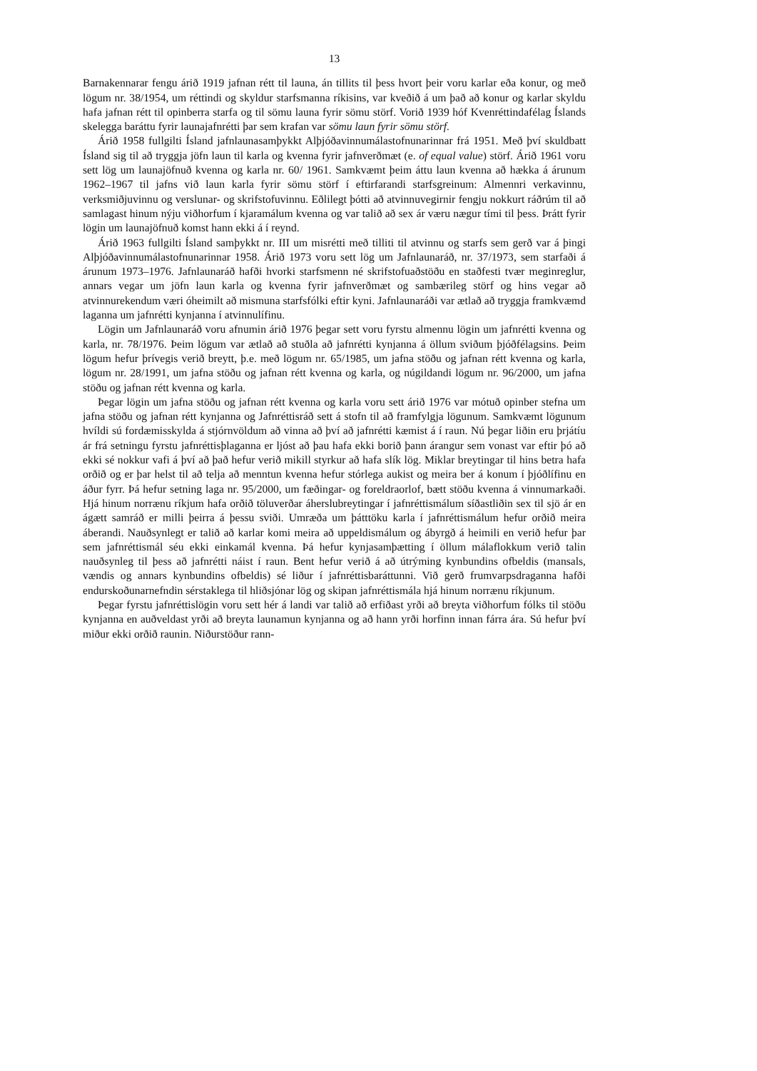13
Barnakennarar fengu árið 1919 jafnan rétt til launa, án tillits til þess hvort þeir voru karlar eða konur, og með lögum nr. 38/1954, um réttindi og skyldur starfsmanna ríkisins, var kveðið á um það að konur og karlar skyldu hafa jafnan rétt til opinberra starfa og til sömu launa fyrir sömu störf. Vorið 1939 hóf Kvenréttindafélag Íslands skelegga baráttu fyrir launajafnrétti þar sem krafan var sömu laun fyrir sömu störf.
Árið 1958 fullgilti Ísland jafnlaunasamþykkt Alþjóðavinnumálastofnunarinnar frá 1951. Með því skuldbatt Ísland sig til að tryggja jöfn laun til karla og kvenna fyrir jafnverðmæt (e. of equal value) störf. Árið 1961 voru sett lög um launajöfnuð kvenna og karla nr. 60/ 1961. Samkvæmt þeim áttu laun kvenna að hækka á árunum 1962–1967 til jafns við laun karla fyrir sömu störf í eftirfarandi starfsgreinum: Almennri verkavinnu, verksmiðjuvinnu og verslunar- og skrifstofuvinnu. Eðlilegt þótti að atvinnuvegirnir fengju nokkurt ráðrúm til að samlagast hinum nýju viðhorfum í kjaramálum kvenna og var talið að sex ár væru nægur tími til þess. Þrátt fyrir lögin um launajöfnuð komst hann ekki á í reynd.
Árið 1963 fullgilti Ísland samþykkt nr. III um misrétti með tilliti til atvinnu og starfs sem gerð var á þingi Alþjóðavinnumálastofnunarinnar 1958. Árið 1973 voru sett lög um Jafnlaunaráð, nr. 37/1973, sem starfaði á árunum 1973–1976. Jafnlaunaráð hafði hvorki starfsmenn né skrifstofuaðstöðu en staðfesti tvær meginreglur, annars vegar um jöfn laun karla og kvenna fyrir jafnverðmæt og sambærileg störf og hins vegar að atvinnurekendum væri óheimilt að mismuna starfsfólki eftir kyni. Jafnlaunaráði var ætlað að tryggja framkvæmd laganna um jafnrétti kynjanna í atvinnulífinu.
Lögin um Jafnlaunaráð voru afnumin árið 1976 þegar sett voru fyrstu almennu lögin um jafnrétti kvenna og karla, nr. 78/1976. Þeim lögum var ætlað að stuðla að jafnrétti kynjanna á öllum sviðum þjóðfélagsins. Þeim lögum hefur þrívegis verið breytt, þ.e. með lögum nr. 65/1985, um jafna stöðu og jafnan rétt kvenna og karla, lögum nr. 28/1991, um jafna stöðu og jafnan rétt kvenna og karla, og núgildandi lögum nr. 96/2000, um jafna stöðu og jafnan rétt kvenna og karla.
Þegar lögin um jafna stöðu og jafnan rétt kvenna og karla voru sett árið 1976 var mótuð opinber stefna um jafna stöðu og jafnan rétt kynjanna og Jafnréttisráð sett á stofn til að framfylgja lögunum. Samkvæmt lögunum hvíldi sú fordæmisskylda á stjórnvöldum að vinna að því að jafnrétti kæmist á í raun. Nú þegar liðin eru þrjátíu ár frá setningu fyrstu jafnréttisþlaganna er ljóst að þau hafa ekki borið þann árangur sem vonast var eftir þó að ekki sé nokkur vafi á því að það hefur verið mikill styrkur að hafa slík lög. Miklar breytingar til hins betra hafa orðið og er þar helst til að telja að menntun kvenna hefur stórlega aukist og meira ber á konum í þjóðlífinu en áður fyrr. Þá hefur setning laga nr. 95/2000, um fæðingar- og foreldraorlof, bætt stöðu kvenna á vinnumarkaði. Hjá hinum norrænu ríkjum hafa orðið töluverðar áherslubreytingar í jafnréttismálum síðastliðin sex til sjö ár en ágætt samráð er milli þeirra á þessu sviði. Umræða um þátttöku karla í jafnréttismálum hefur orðið meira áberandi. Nauðsynlegt er talið að karlar komi meira að uppeldismálum og ábyrgð á heimili en verið hefur þar sem jafnréttismál séu ekki einkamál kvenna. Þá hefur kynjasamþætting í öllum málaflokkum verið talin nauðsynleg til þess að jafnrétti náist í raun. Bent hefur verið á að útrýming kynbundins ofbeldis (mansals, vændis og annars kynbundins ofbeldis) sé liður í jafnréttisbaráttunni. Við gerð frumvarpsdraganna hafði endurskoðunarnefndin sérstaklega til hliðsjónar lög og skipan jafnréttismála hjá hinum norrænu ríkjunum.
Þegar fyrstu jafnréttislögin voru sett hér á landi var talið að erfiðast yrði að breyta viðhorfum fólks til stöðu kynjanna en auðveldast yrði að breyta launamun kynjanna og að hann yrði horfinn innan fárra ára. Sú hefur því miður ekki orðið raunin. Niðurstöður rann-